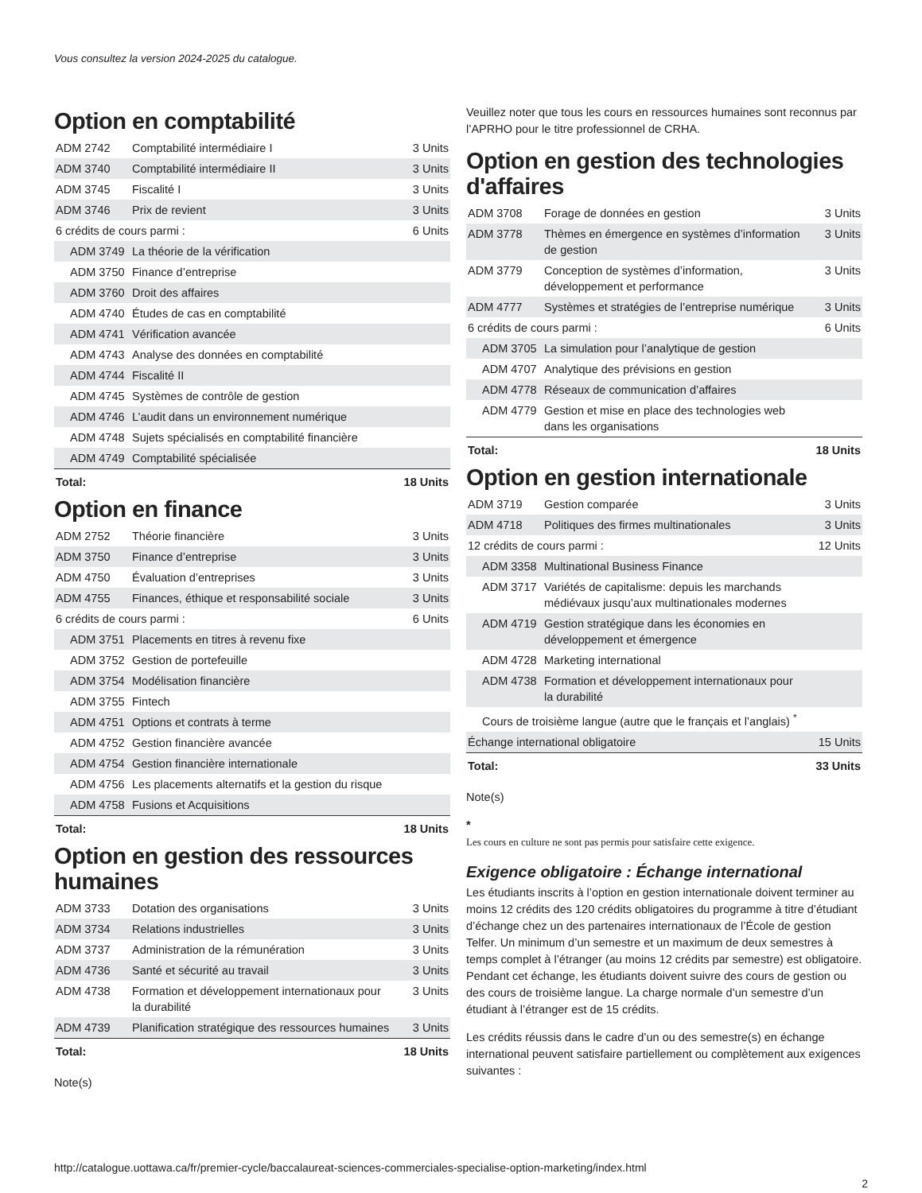Vous consultez la version 2024-2025 du catalogue.
Option en comptabilité
| ADM 2742 | Comptabilité intermédiaire I | 3 Units |
| ADM 3740 | Comptabilité intermédiaire II | 3 Units |
| ADM 3745 | Fiscalité I | 3 Units |
| ADM 3746 | Prix de revient | 3 Units |
| 6 crédits de cours parmi : | | 6 Units |
| ADM 3749 | La théorie de la vérification | |
| ADM 3750 | Finance d’entreprise | |
| ADM 3760 | Droit des affaires | |
| ADM 4740 | Études de cas en comptabilité | |
| ADM 4741 | Vérification avancée | |
| ADM 4743 | Analyse des données en comptabilité | |
| ADM 4744 | Fiscalité II | |
| ADM 4745 | Systèmes de contrôle de gestion | |
| ADM 4746 | L’audit dans un environnement numérique | |
| ADM 4748 | Sujets spécialisés en comptabilité financière | |
| ADM 4749 | Comptabilité spécialisée | |
| Total: | | 18 Units |
Option en finance
| ADM 2752 | Théorie financière | 3 Units |
| ADM 3750 | Finance d’entreprise | 3 Units |
| ADM 4750 | Évaluation d’entreprises | 3 Units |
| ADM 4755 | Finances, éthique et responsabilité sociale | 3 Units |
| 6 crédits de cours parmi : | | 6 Units |
| ADM 3751 | Placements en titres à revenu fixe | |
| ADM 3752 | Gestion de portefeuille | |
| ADM 3754 | Modélisation financière | |
| ADM 3755 | Fintech | |
| ADM 4751 | Options et contrats à terme | |
| ADM 4752 | Gestion financière avancée | |
| ADM 4754 | Gestion financière internationale | |
| ADM 4756 | Les placements alternatifs et la gestion du risque | |
| ADM 4758 | Fusions et Acquisitions | |
| Total: | | 18 Units |
Option en gestion des ressources humaines
| ADM 3733 | Dotation des organisations | 3 Units |
| ADM 3734 | Relations industrielles | 3 Units |
| ADM 3737 | Administration de la rémunération | 3 Units |
| ADM 4736 | Santé et sécurité au travail | 3 Units |
| ADM 4738 | Formation et développement internationaux pour la durabilité | 3 Units |
| ADM 4739 | Planification stratégique des ressources humaines | 3 Units |
| Total: | | 18 Units |
Note(s)
Veuillez noter que tous les cours en ressources humaines sont reconnus par l’APRHO pour le titre professionnel de CRHA.
Option en gestion des technologies d'affaires
| ADM 3708 | Forage de données en gestion | 3 Units |
| ADM 3778 | Thèmes en émergence en systèmes d’information de gestion | 3 Units |
| ADM 3779 | Conception de systèmes d’information, développement et performance | 3 Units |
| ADM 4777 | Systèmes et stratégies de l’entreprise numérique | 3 Units |
| 6 crédits de cours parmi : | | 6 Units |
| ADM 3705 | La simulation pour l’analytique de gestion | |
| ADM 4707 | Analytique des prévisions en gestion | |
| ADM 4778 | Réseaux de communication d’affaires | |
| ADM 4779 | Gestion et mise en place des technologies web dans les organisations | |
| Total: | | 18 Units |
Option en gestion internationale
| ADM 3719 | Gestion comparée | 3 Units |
| ADM 4718 | Politiques des firmes multinationales | 3 Units |
| 12 crédits de cours parmi : | | 12 Units |
| ADM 3358 | Multinational Business Finance | |
| ADM 3717 | Variétés de capitalisme: depuis les marchands médiévaux jusqu’aux multinationales modernes | |
| ADM 4719 | Gestion stratégique dans les économies en développement et émergence | |
| ADM 4728 | Marketing international | |
| ADM 4738 | Formation et développement internationaux pour la durabilité | |
| Cours de troisième langue (autre que le français et l’anglais) <sup>*</sup> | | |
| Échange international obligatoire | | 15 Units |
| Total: | | 33 Units |
Note(s)
*
Les cours en culture ne sont pas permis pour satisfaire cette exigence.
Exigence obligatoire : Échange international
Les étudiants inscrits à l’option en gestion internationale doivent terminer au moins 12 crédits des 120 crédits obligatoires du programme à titre d’étudiant d’échange chez un des partenaires internationaux de l’École de gestion Telfer. Un minimum d’un semestre et un maximum de deux semestres à temps complet à l’étranger (au moins 12 crédits par semestre) est obligatoire. Pendant cet échange, les étudiants doivent suivre des cours de gestion ou des cours de troisième langue. La charge normale d’un semestre d’un étudiant à l’étranger est de 15 crédits.
Les crédits réussis dans le cadre d’un ou des semestre(s) en échange international peuvent satisfaire partiellement ou complètement aux exigences suivantes :
http://catalogue.uottawa.ca/fr/premier-cycle/baccalaureat-sciences-commerciales-specialise-option-marketing/index.html
2